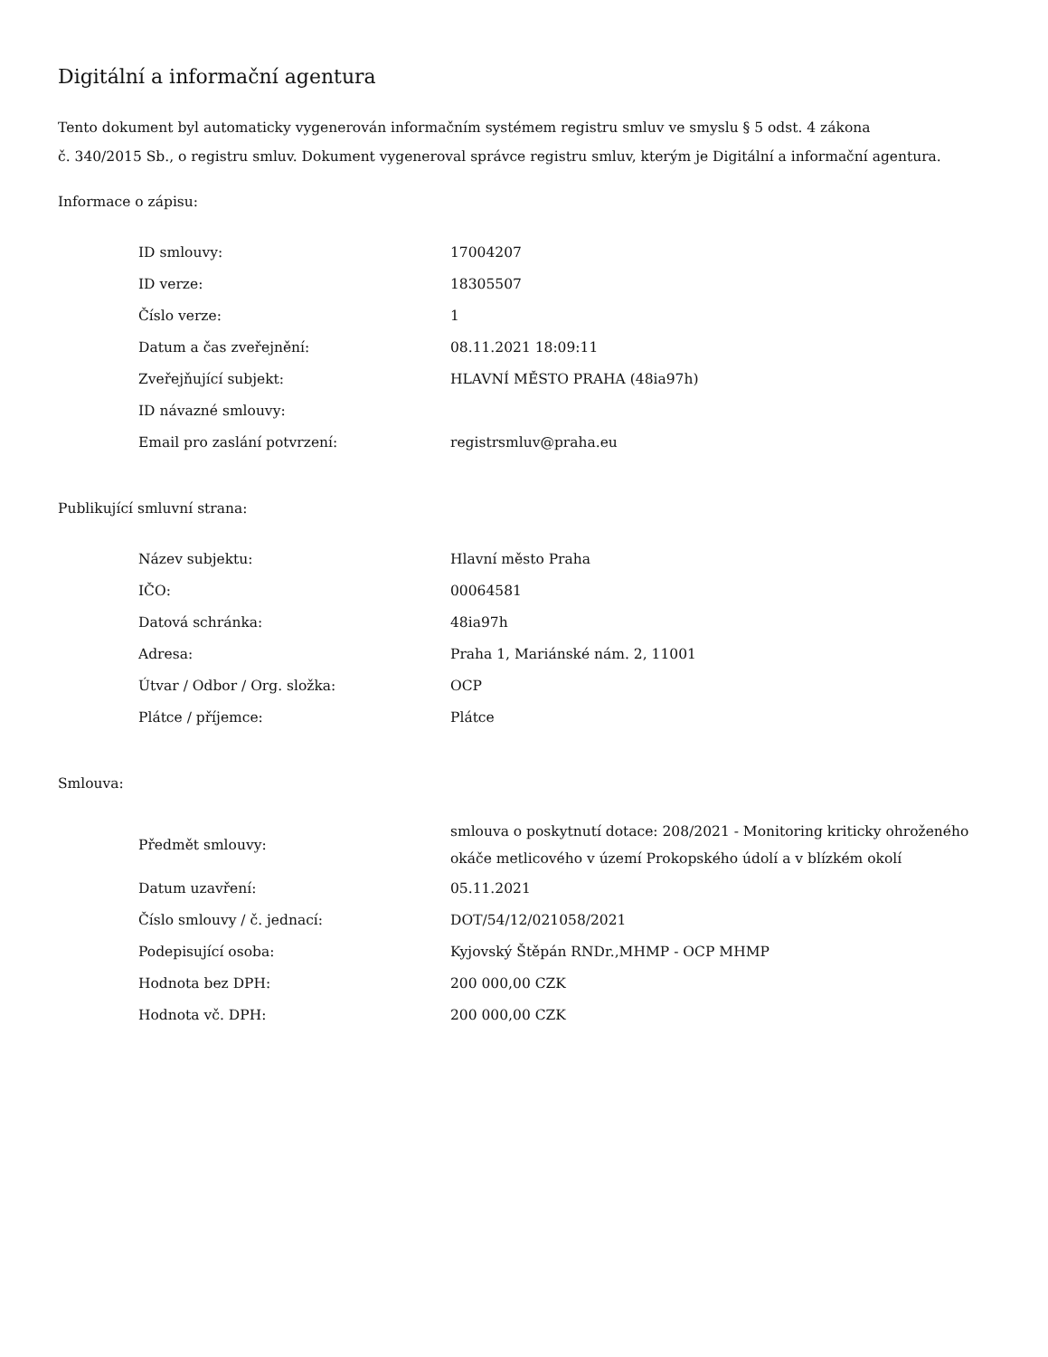Digitální a informační agentura
Tento dokument byl automaticky vygenerován informačním systémem registru smluv ve smyslu § 5 odst. 4 zákona
č. 340/2015 Sb., o registru smluv. Dokument vygeneroval správce registru smluv, kterým je Digitální a informační agentura.
Informace o zápisu:
| ID smlouvy: | 17004207 |
| ID verze: | 18305507 |
| Číslo verze: | 1 |
| Datum a čas zveřejnění: | 08.11.2021 18:09:11 |
| Zveřejňující subjekt: | HLAVNÍ MĚSTO PRAHA (48ia97h) |
| ID návazné smlouvy: | |
| Email pro zaslání potvrzení: | registrsmluv@praha.eu |
Publikující smluvní strana:
| Název subjektu: | Hlavní město Praha |
| IČO: | 00064581 |
| Datová schránka: | 48ia97h |
| Adresa: | Praha 1, Mariánské nám. 2, 11001 |
| Útvar / Odbor / Org. složka: | OCP |
| Plátce / příjemce: | Plátce |
Smlouva:
| Předmět smlouvy: | smlouva o poskytnutí dotace: 208/2021 - Monitoring kriticky ohroženého okáče metlicového v území Prokopského údolí a v blízkém okolí |
| Datum uzavření: | 05.11.2021 |
| Číslo smlouvy / č. jednací: | DOT/54/12/021058/2021 |
| Podepisující osoba: | Kyjovský Štěpán RNDr.,MHMP - OCP MHMP |
| Hodnota bez DPH: | 200 000,00 CZK |
| Hodnota vč. DPH: | 200 000,00 CZK |